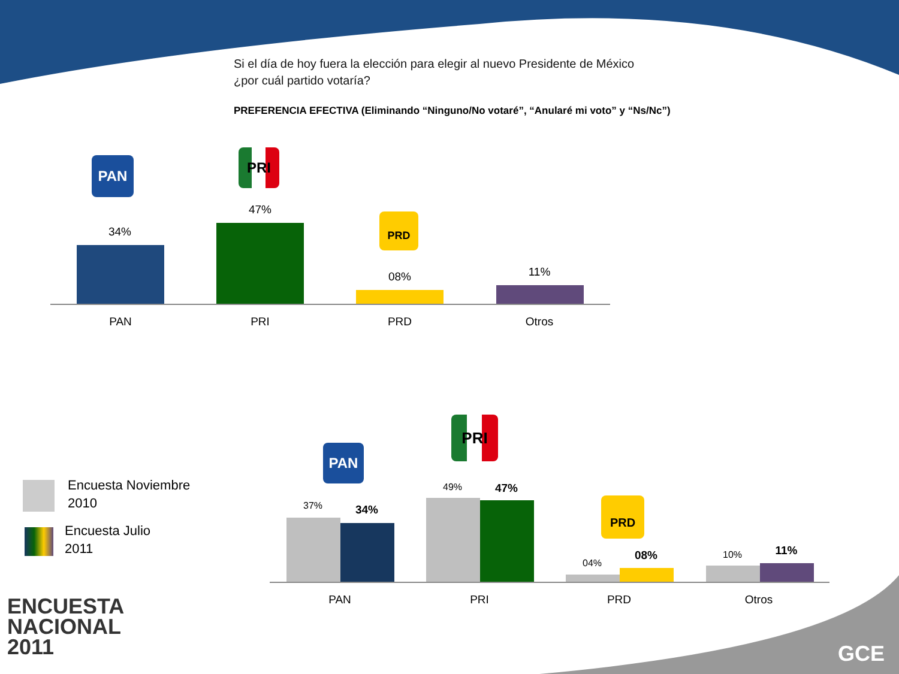Si el día de hoy fuera la elección para elegir al nuevo Presidente de México
¿por cuál partido votaría?
PREFERENCIA EFECTIVA (Eliminando “Ninguno/No votaré”, “Anularé mi voto” y “Ns/Nc”)
PAN PRI
PRD
34%
47%
08% 11%
PAN PRI PRD Otros
PAN
PRI
PRD
37% 34%
49% 47%
04%
08% 10% 11%
PAN PRI PRD Otros
Encuesta Noviembre
2010
Encuesta Julio
2011
ENCUESTA
NACIONAL
2011
GCE